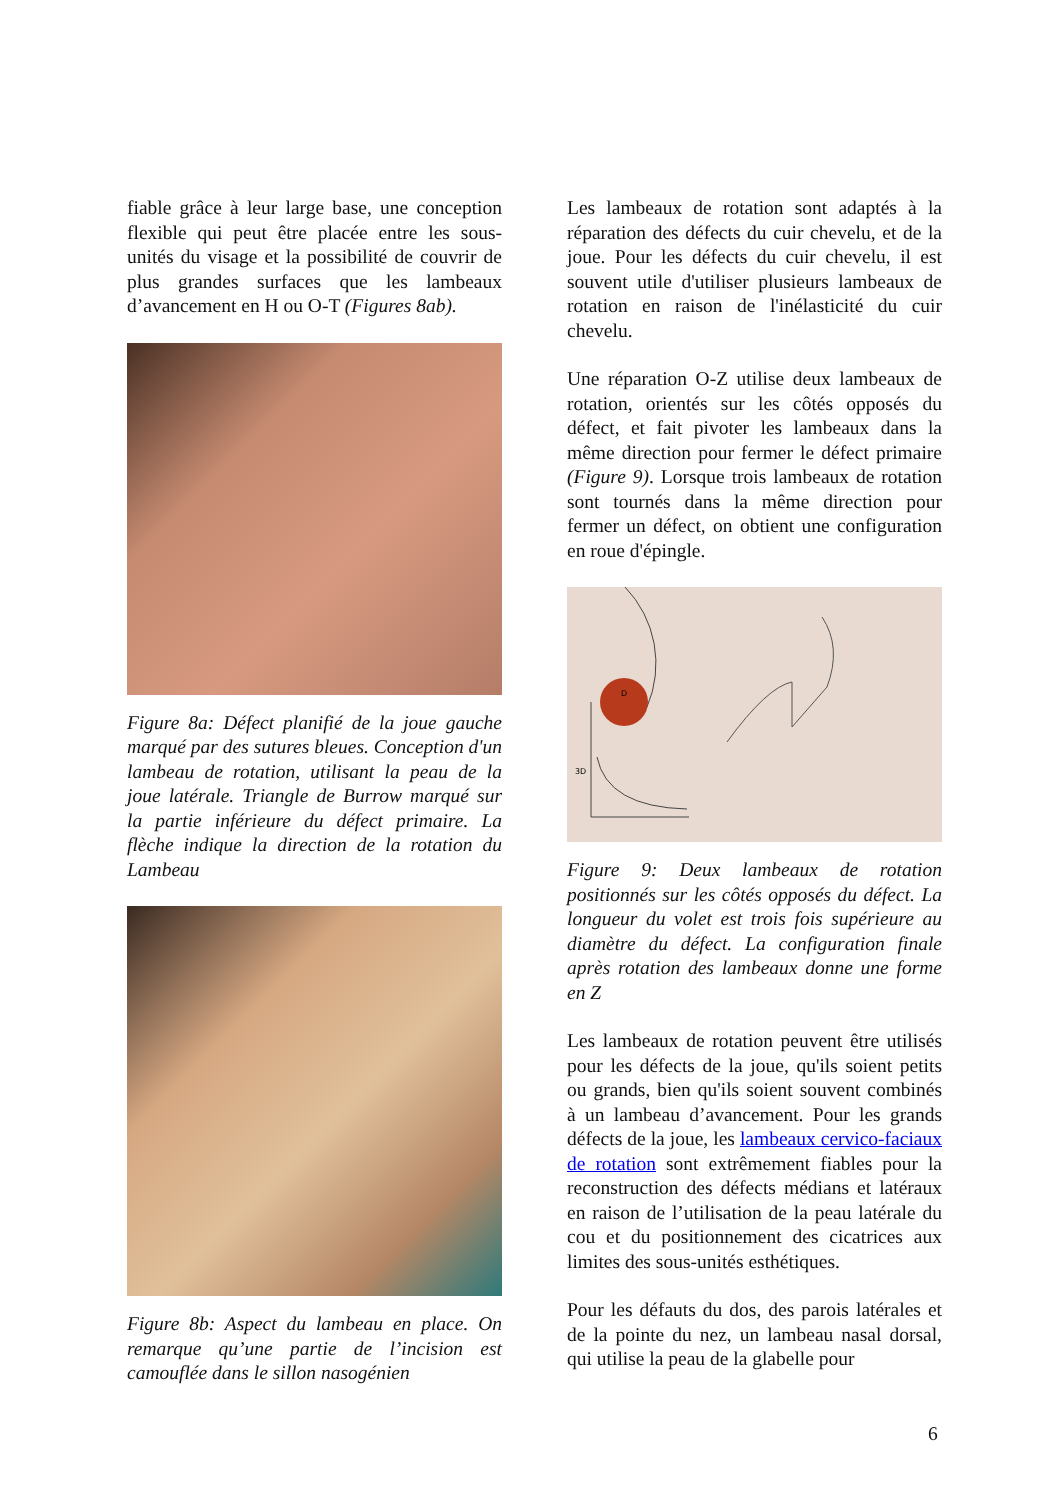fiable grâce à leur large base, une conception flexible qui peut être placée entre les sous-unités du visage et la possibilité de couvrir de plus grandes surfaces que les lambeaux d’avancement en H ou O-T (Figures 8ab).
Figure 8a: Défect planifié de la joue gauche marqué par des sutures bleues. Conception d'un lambeau de rotation, utilisant la peau de la joue latérale. Triangle de Burrow marqué sur la partie inférieure du défect primaire. La flèche indique la direction de la rotation du Lambeau
Figure 8b: Aspect du lambeau en place. On remarque qu’une partie de l’incision est camouflée dans le sillon nasogénien
Les lambeaux de rotation sont adaptés à la réparation des défects du cuir chevelu, et de la joue. Pour les défects du cuir chevelu, il est souvent utile d'utiliser plusieurs lambeaux de rotation en raison de l'inélasticité du cuir chevelu.
Une réparation O-Z utilise deux lambeaux de rotation, orientés sur les côtés opposés du défect, et fait pivoter les lambeaux dans la même direction pour fermer le défect primaire (Figure 9). Lorsque trois lambeaux de rotation sont tournés dans la même direction pour fermer un défect, on obtient une configuration en roue d'épingle.
D
3D
Figure 9: Deux lambeaux de rotation positionnés sur les côtés opposés du défect. La longueur du volet est trois fois supérieure au diamètre du défect. La configuration finale après rotation des lambeaux donne une forme en Z
Les lambeaux de rotation peuvent être utilisés pour les défects de la joue, qu'ils soient petits ou grands, bien qu'ils soient souvent combinés à un lambeau d’avancement. Pour les grands défects de la joue, les lambeaux cervico-faciaux de rotation sont extrêmement fiables pour la reconstruction des défects médians et latéraux en raison de l’utilisation de la peau latérale du cou et du positionnement des cicatrices aux limites des sous-unités esthétiques.
Pour les défauts du dos, des parois latérales et de la pointe du nez, un lambeau nasal dorsal, qui utilise la peau de la glabelle pour
6